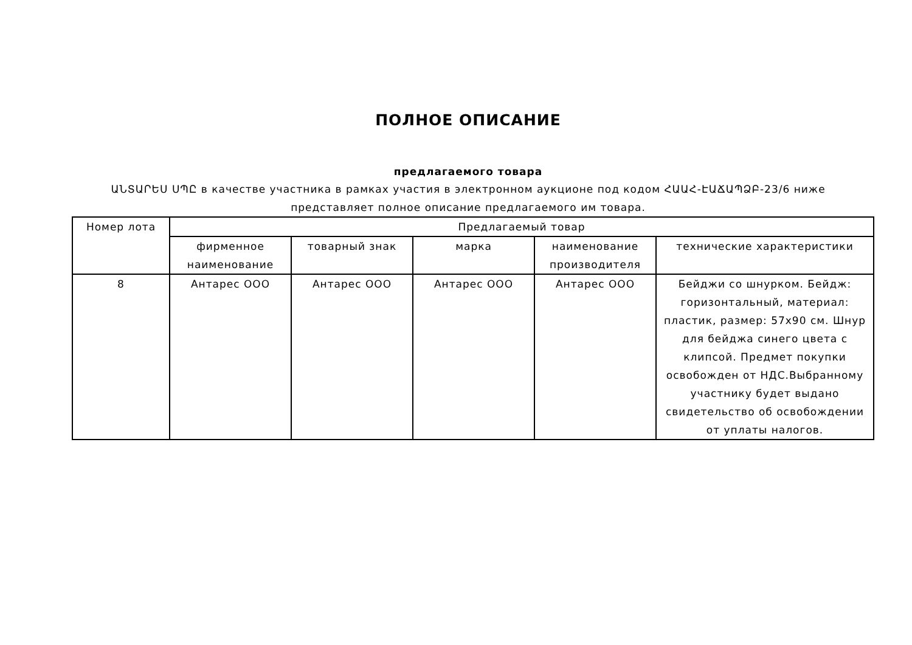ПОЛНОЕ ОПИСАНИЕ
предлагаемого товара
ԱՆՏԱՐԵՍ ՍՊԸ в качестве участника в рамках участия в электронном аукционе под кодом ՀԱԱՀ-ԷԱՃԱՊՁԲ-23/6 ниже представляет полное описание предлагаемого им товара.
| Номер лота | Предлагаемый товар | | | | |
| --- | --- | --- | --- | --- | --- |
| | фирменное наименование | товарный знак | марка | наименование производителя | технические характеристики |
| 8 | Антарес ООО | Антарес ООО | Антарес ООО | Антарес ООО | Бейджи со шнурком. Бейдж: горизонтальный, материал: пластик, размер: 57x90 см. Шнур для бейджа синего цвета с клипсой. Предмет покупки освобожден от НДС.Выбранному участнику будет выдано свидетельство об освобождении от уплаты налогов. |